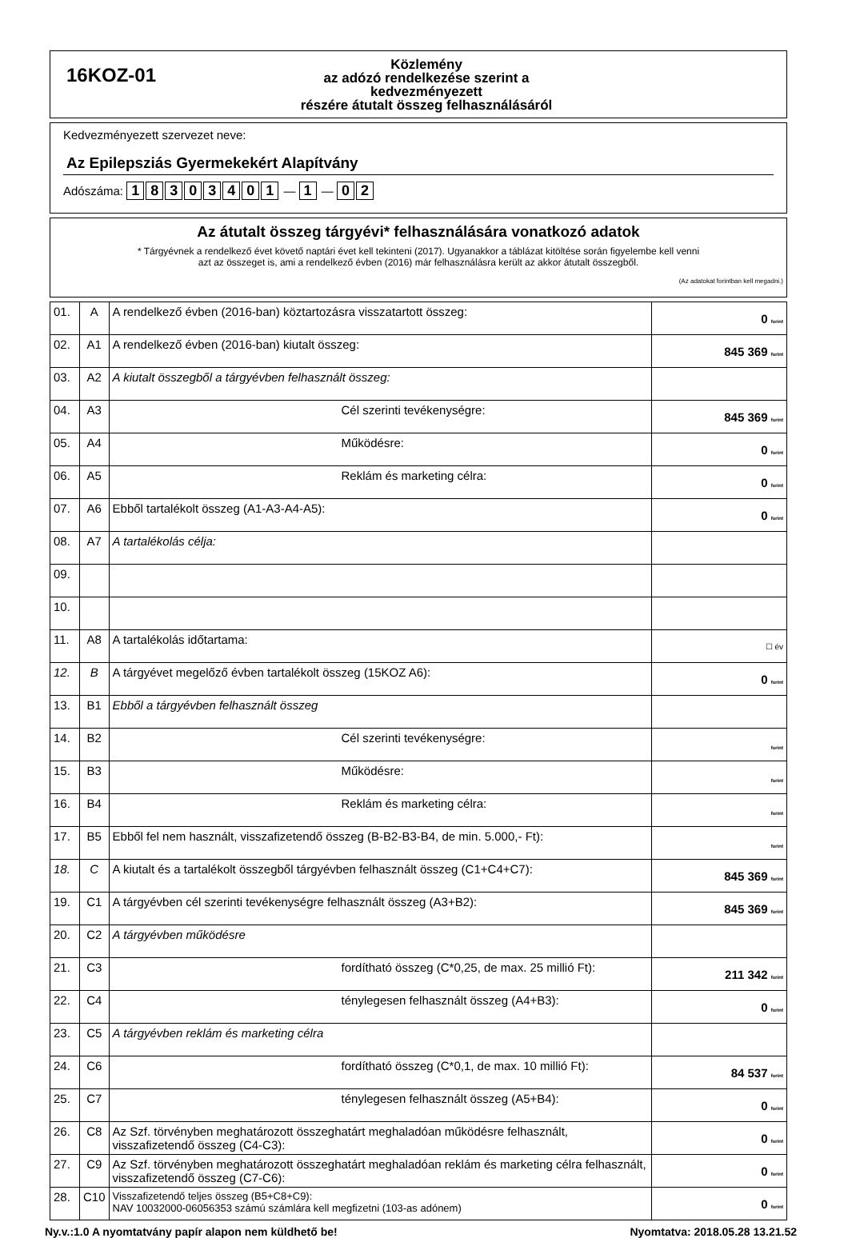16KOZ-01
Közlemény
az adózó rendelkezése szerint a kedvezményezett
részére átutalt összeg felhasználásáról
Kedvezményezett szervezet neve:
Az Epilepsziás Gyermekekért Alapítvány
Adószáma: 18303401 — 1 — 0 2
Az átutalt összeg tárgyévi* felhasználására vonatkozó adatok
* Tárgyévnek a rendelkező évet követő naptári évet kell tekinteni (2017). Ugyanakkor a táblázat kitöltése során figyelembe kell venni
azt az összeget is, ami a rendelkező évben (2016) már felhasználásra került az akkor átutalt összegből.
(Az adatokat forintban kell megadni.)
| 01. | A | A rendelkező évben (2016-ban) köztartozásra visszatartott összeg: | 0 forint |
| 02. | A1 | A rendelkező évben (2016-ban) kiutalt összeg: | 845 369 forint |
| 03. | A2 | A kiutalt összegből a tárgyévben felhasznált összeg: | |
| 04. | A3 | Cél szerinti tevékenységre: | 845 369 forint |
| 05. | A4 | Működésre: | 0 forint |
| 06. | A5 | Reklám és marketing célra: | 0 forint |
| 07. | A6 | Ebből tartalékolt összeg (A1-A3-A4-A5): | 0 forint |
| 08. | A7 | A tartalékolás célja: | |
| 09. | | | |
| 10. | | | |
| 11. | A8 | A tartalékolás időtartama: | ☐ év |
| 12. | B | A tárgyévet megelőző évben tartalékolt összeg (15KOZ A6): | 0 forint |
| 13. | B1 | Ebből a tárgyévben felhasznált összeg | |
| 14. | B2 | Cél szerinti tevékenységre: | forint |
| 15. | B3 | Működésre: | forint |
| 16. | B4 | Reklám és marketing célra: | forint |
| 17. | B5 | Ebből fel nem használt, visszafizetendő összeg (B-B2-B3-B4, de min. 5.000,- Ft): | forint |
| 18. | C | A kiutalt és a tartalékolt összegből tárgyévben felhasznált összeg (C1+C4+C7): | 845 369 forint |
| 19. | C1 | A tárgyévben cél szerinti tevékenységre felhasznált összeg (A3+B2): | 845 369 forint |
| 20. | C2 | A tárgyévben működésre | |
| 21. | C3 | fordítható összeg (C*0,25, de max. 25 millió Ft): | 211 342 forint |
| 22. | C4 | ténylegesen felhasznált összeg (A4+B3): | 0 forint |
| 23. | C5 | A tárgyévben reklám és marketing célra | |
| 24. | C6 | fordítható összeg (C*0,1, de max. 10 millió Ft): | 84 537 forint |
| 25. | C7 | ténylegesen felhasznált összeg (A5+B4): | 0 forint |
| 26. | C8 | Az Szf. törvényben meghatározott összeghatárt meghaladóan működésre felhasznált, visszafizetendő összeg (C4-C3): | 0 forint |
| 27. | C9 | Az Szf. törvényben meghatározott összeghatárt meghaladóan reklám és marketing célra felhasznált, visszafizetendő összeg (C7-C6): | 0 forint |
| 28. | C10 | Visszafizetendő teljes összeg (B5+C8+C9): NAV 10032000-06056353 számú számlára kell megfizetni (103-as adónem) | 0 forint |
Ny.v.:1.0 A nyomtatvány papír alapon nem küldhető be! Nyomtatva: 2018.05.28 13.21.52